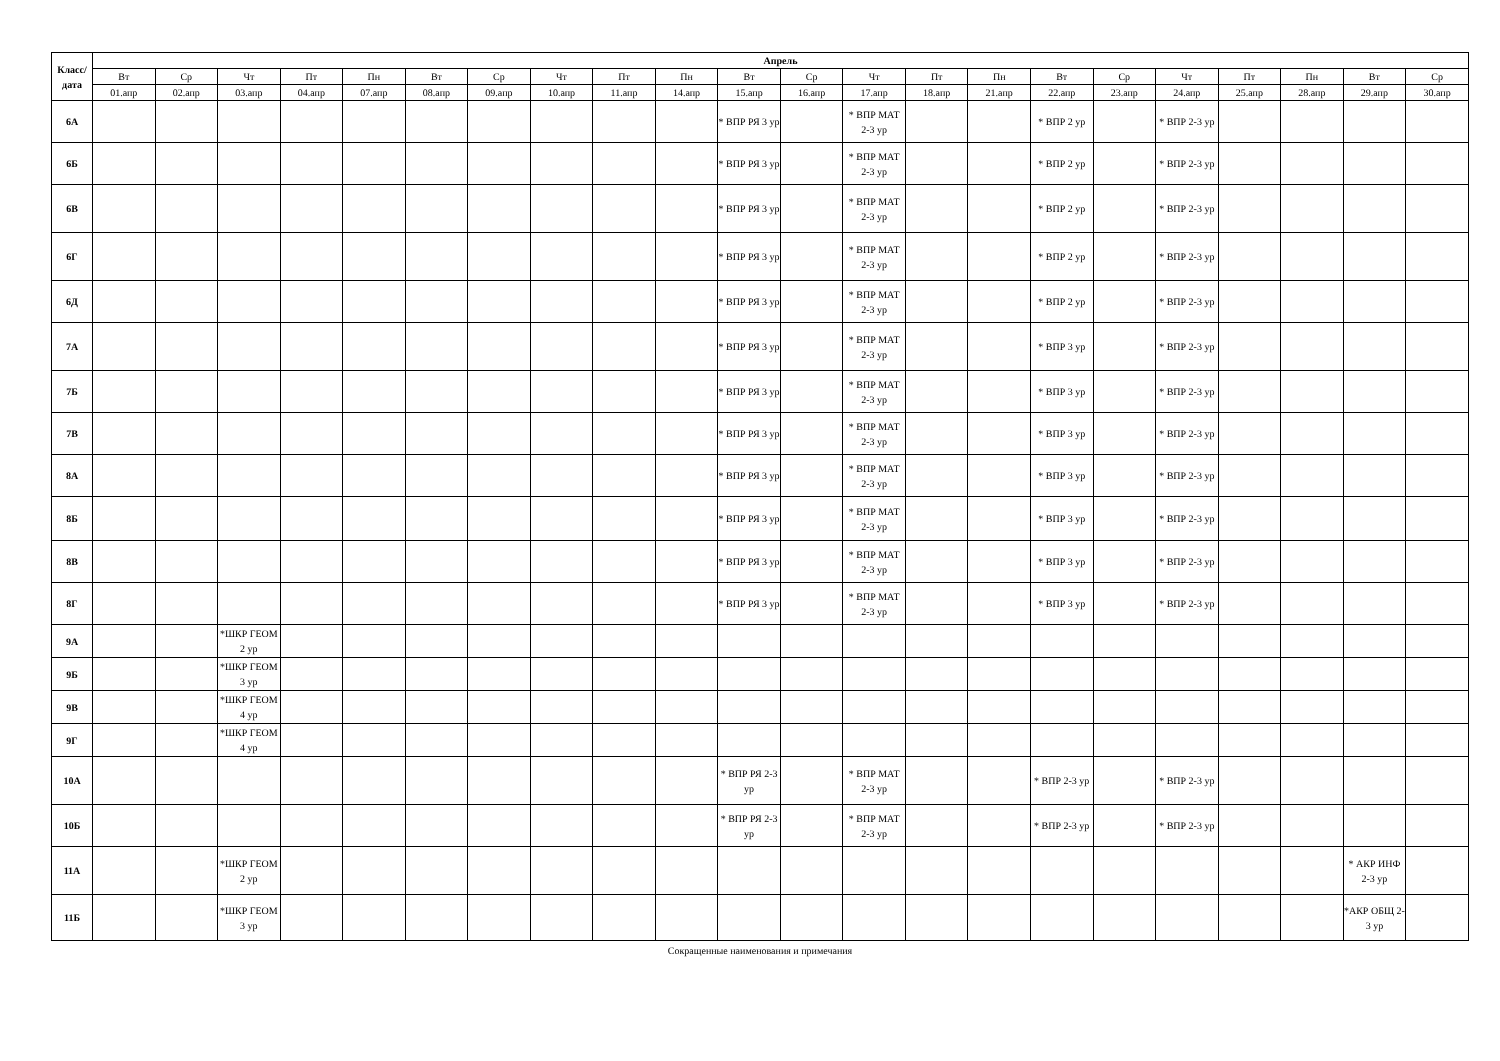| Класс/ дата | Апрель | | | | | | | | | | | | | | | | | | | | | |
| --- | --- | --- | --- | --- | --- | --- | --- | --- | --- | --- | --- | --- | --- | --- | --- | --- | --- | --- | --- | --- | --- | --- |
| | Вт | Ср | Чт | Пт | Пн | Вт | Ср | Чт | Пт | Пн | Вт | Ср | Чт | Пт | Пн | Вт | Ср | Чт | Пт | Пн | Вт | Ср |
| | 01.апр | 02.апр | 03.апр | 04.апр | 07.апр | 08.апр | 09.апр | 10.апр | 11.апр | 14.апр | 15.апр | 16.апр | 17.апр | 18.апр | 21.апр | 22.апр | 23.апр | 24.апр | 25.апр | 28.апр | 29.апр | 30.апр |
| 6А | | | | | | | | | | | * ВПР РЯ 3 ур | | * ВПР МАТ 2-3 ур | | | * ВПР 2 ур | | * ВПР 2-3 ур | | | | |
| 6Б | | | | | | | | | | | * ВПР РЯ 3 ур | | * ВПР МАТ 2-3 ур | | | * ВПР 2 ур | | * ВПР 2-3 ур | | | | |
| 6В | | | | | | | | | | | * ВПР РЯ 3 ур | | * ВПР МАТ 2-3 ур | | | * ВПР 2 ур | | * ВПР 2-3 ур | | | | |
| 6Г | | | | | | | | | | | * ВПР РЯ 3 ур | | * ВПР МАТ 2-3 ур | | | * ВПР 2 ур | | * ВПР 2-3 ур | | | | |
| 6Д | | | | | | | | | | | * ВПР РЯ 3 ур | | * ВПР МАТ 2-3 ур | | | * ВПР 2 ур | | * ВПР 2-3 ур | | | | |
| 7А | | | | | | | | | | | * ВПР РЯ 3 ур | | * ВПР МАТ 2-3 ур | | | * ВПР 3 ур | | * ВПР 2-3 ур | | | | |
| 7Б | | | | | | | | | | | * ВПР РЯ 3 ур | | * ВПР МАТ 2-3 ур | | | * ВПР 3 ур | | * ВПР 2-3 ур | | | | |
| 7В | | | | | | | | | | | * ВПР РЯ 3 ур | | * ВПР МАТ 2-3 ур | | | * ВПР 3 ур | | * ВПР 2-3 ур | | | | |
| 8А | | | | | | | | | | | * ВПР РЯ 3 ур | | * ВПР МАТ 2-3 ур | | | * ВПР 3 ур | | * ВПР 2-3 ур | | | | |
| 8Б | | | | | | | | | | | * ВПР РЯ 3 ур | | * ВПР МАТ 2-3 ур | | | * ВПР 3 ур | | * ВПР 2-3 ур | | | | |
| 8В | | | | | | | | | | | * ВПР РЯ 3 ур | | * ВПР МАТ 2-3 ур | | | * ВПР 3 ур | | * ВПР 2-3 ур | | | | |
| 8Г | | | | | | | | | | | * ВПР РЯ 3 ур | | * ВПР МАТ 2-3 ур | | | * ВПР 3 ур | | * ВПР 2-3 ур | | | | |
| 9А | | | *ШКР ГЕОМ 2 ур | | | | | | | | | | | | | | | | | | | |
| 9Б | | | *ШКР ГЕОМ 3 ур | | | | | | | | | | | | | | | | | | | |
| 9В | | | *ШКР ГЕОМ 4 ур | | | | | | | | | | | | | | | | | | | |
| 9Г | | | *ШКР ГЕОМ 4 ур | | | | | | | | | | | | | | | | | | | |
| 10А | | | | | | | | | | | * ВПР РЯ 2-3 ур | | * ВПР МАТ 2-3 ур | | | * ВПР 2-3 ур | | * ВПР 2-3 ур | | | | |
| 10Б | | | | | | | | | | | * ВПР РЯ 2-3 ур | | * ВПР МАТ 2-3 ур | | | * ВПР 2-3 ур | | * ВПР 2-3 ур | | | | |
| 11А | | | *ШКР ГЕОМ 2 ур | | | | | | | | | | | | | | | | | | * АКР ИНФ 2-3 ур | |
| 11Б | | | *ШКР ГЕОМ 3 ур | | | | | | | | | | | | | | | | | | *АКР ОБЩ 2-3 ур | |
Сокращенные наименования и примечания